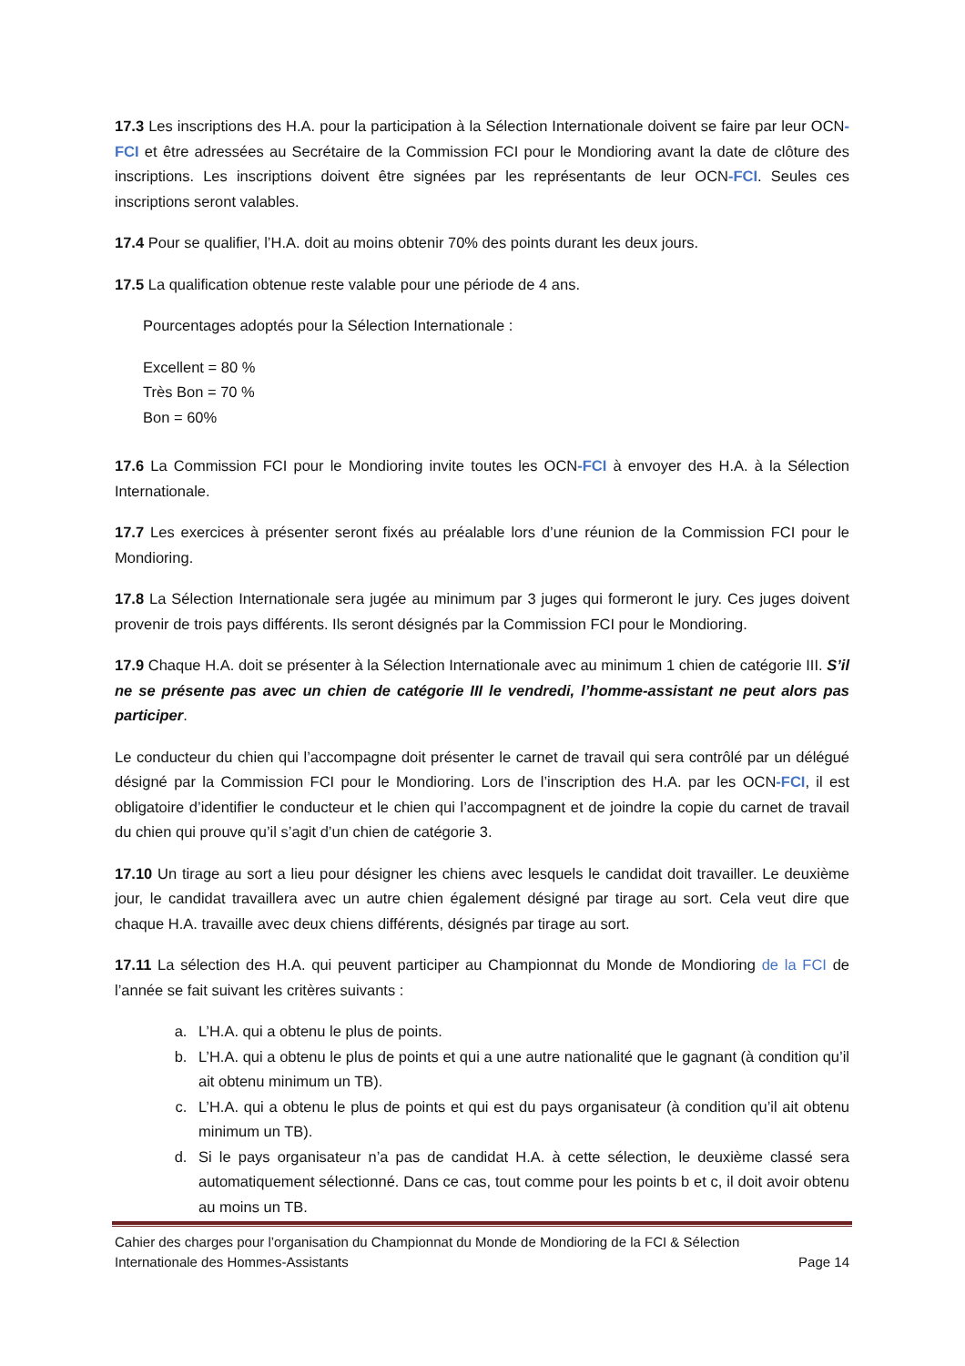17.3 Les inscriptions des H.A. pour la participation à la Sélection Internationale doivent se faire par leur OCN-FCI et être adressées au Secrétaire de la Commission FCI pour le Mondioring avant la date de clôture des inscriptions. Les inscriptions doivent être signées par les représentants de leur OCN-FCI. Seules ces inscriptions seront valables.
17.4 Pour se qualifier, l’H.A. doit au moins obtenir 70% des points durant les deux jours.
17.5 La qualification obtenue reste valable pour une période de 4 ans.
Pourcentages adoptés pour la Sélection Internationale :
Excellent = 80 %
Très Bon = 70 %
Bon = 60%
17.6 La Commission FCI pour le Mondioring invite toutes les OCN-FCI à envoyer des H.A. à la Sélection Internationale.
17.7 Les exercices à présenter seront fixés au préalable lors d’une réunion de la Commission FCI pour le Mondioring.
17.8 La Sélection Internationale sera jugée au minimum par 3 juges qui formeront le jury. Ces juges doivent provenir de trois pays différents. Ils seront désignés par la Commission FCI pour le Mondioring.
17.9 Chaque H.A. doit se présenter à la Sélection Internationale avec au minimum 1 chien de catégorie III. S’il ne se présente pas avec un chien de catégorie III le vendredi, l’homme-assistant ne peut alors pas participer.
Le conducteur du chien qui l’accompagne doit présenter le carnet de travail qui sera contrôlé par un délégué désigné par la Commission FCI pour le Mondioring. Lors de l’inscription des H.A. par les OCN-FCI, il est obligatoire d’identifier le conducteur et le chien qui l’accompagnent et de joindre la copie du carnet de travail du chien qui prouve qu’il s’agit d’un chien de catégorie 3.
17.10 Un tirage au sort a lieu pour désigner les chiens avec lesquels le candidat doit travailler. Le deuxième jour, le candidat travaillera avec un autre chien également désigné par tirage au sort. Cela veut dire que chaque H.A. travaille avec deux chiens différents, désignés par tirage au sort.
17.11 La sélection des H.A. qui peuvent participer au Championnat du Monde de Mondioring de la FCI de l’année se fait suivant les critères suivants :
a. L’H.A. qui a obtenu le plus de points.
b. L’H.A. qui a obtenu le plus de points et qui a une autre nationalité que le gagnant (à condition qu’il ait obtenu minimum un TB).
c. L’H.A. qui a obtenu le plus de points et qui est du pays organisateur (à condition qu’il ait obtenu minimum un TB).
d. Si le pays organisateur n’a pas de candidat H.A. à cette sélection, le deuxième classé sera automatiquement sélectionné. Dans ce cas, tout comme pour les points b et c, il doit avoir obtenu au moins un TB.
Cahier des charges pour l’organisation du Championnat du Monde de Mondioring de la FCI & Sélection
Internationale des Hommes-Assistants Page 14